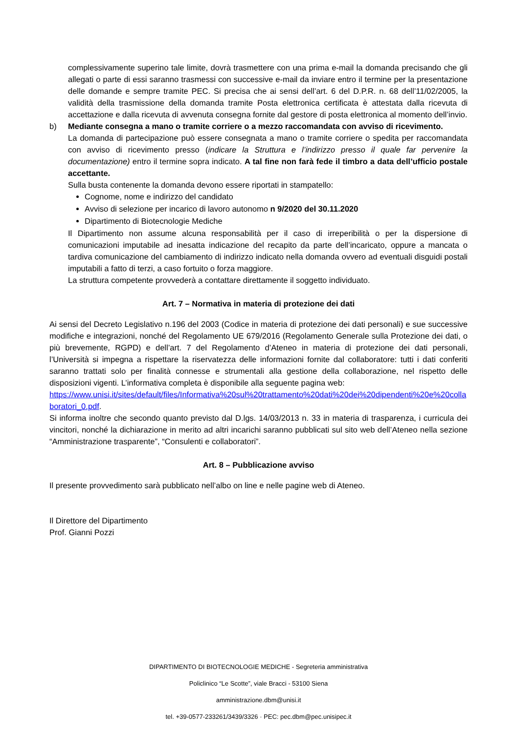complessivamente superino tale limite, dovrà trasmettere con una prima e-mail la domanda precisando che gli allegati o parte di essi saranno trasmessi con successive e-mail da inviare entro il termine per la presentazione delle domande e sempre tramite PEC. Si precisa che ai sensi dell’art. 6 del D.P.R. n. 68 dell’11/02/2005, la validità della trasmissione della domanda tramite Posta elettronica certificata è attestata dalla ricevuta di accettazione e dalla ricevuta di avvenuta consegna fornite dal gestore di posta elettronica al momento dell’invio.
b) Mediante consegna a mano o tramite corriere o a mezzo raccomandata con avviso di ricevimento.
La domanda di partecipazione può essere consegnata a mano o tramite corriere o spedita per raccomandata con avviso di ricevimento presso (indicare la Struttura e l’indirizzo presso il quale far pervenire la documentazione) entro il termine sopra indicato. A tal fine non farà fede il timbro a data dell’ufficio postale accettante.
Sulla busta contenente la domanda devono essere riportati in stampatello:
Cognome, nome e indirizzo del candidato
Avviso di selezione per incarico di lavoro autonomo n 9/2020 del 30.11.2020
Dipartimento di Biotecnologie Mediche
Il Dipartimento non assume alcuna responsabilità per il caso di irreperibilità o per la dispersione di comunicazioni imputabile ad inesatta indicazione del recapito da parte dell’incaricato, oppure a mancata o tardiva comunicazione del cambiamento di indirizzo indicato nella domanda ovvero ad eventuali disguidi postali imputabili a fatto di terzi, a caso fortuito o forza maggiore.
La struttura competente provvederà a contattare direttamente il soggetto individuato.
Art. 7 – Normativa in materia di protezione dei dati
Ai sensi del Decreto Legislativo n.196 del 2003 (Codice in materia di protezione dei dati personali) e sue successive modifiche e integrazioni, nonché del Regolamento UE 679/2016 (Regolamento Generale sulla Protezione dei dati, o più brevemente, RGPD) e dell’art. 7 del Regolamento d’Ateneo in materia di protezione dei dati personali, l’Università si impegna a rispettare la riservatezza delle informazioni fornite dal collaboratore: tutti i dati conferiti saranno trattati solo per finalità connesse e strumentali alla gestione della collaborazione, nel rispetto delle disposizioni vigenti. L’informativa completa è disponibile alla seguente pagina web:
https://www.unisi.it/sites/default/files/Informativa%20sul%20trattamento%20dati%20dei%20dipendenti%20e%20collaboratori_0.pdf.
Si informa inoltre che secondo quanto previsto dal D.lgs. 14/03/2013 n. 33 in materia di trasparenza, i curricula dei vincitori, nonché la dichiarazione in merito ad altri incarichi saranno pubblicati sul sito web dell’Ateneo nella sezione “Amministrazione trasparente”, “Consulenti e collaboratori”.
Art. 8 – Pubblicazione avviso
Il presente provvedimento sarà pubblicato nell’albo on line e nelle pagine web di Ateneo.
Il Direttore del Dipartimento
Prof. Gianni Pozzi
DIPARTIMENTO DI BIOTECNOLOGIE MEDICHE - Segreteria amministrativa
Policlinico “Le Scotte”, viale Bracci - 53100 Siena
amministrazione.dbm@unisi.it
tel. +39-0577-233261/3439/3326 · PEC: pec.dbm@pec.unisipec.it